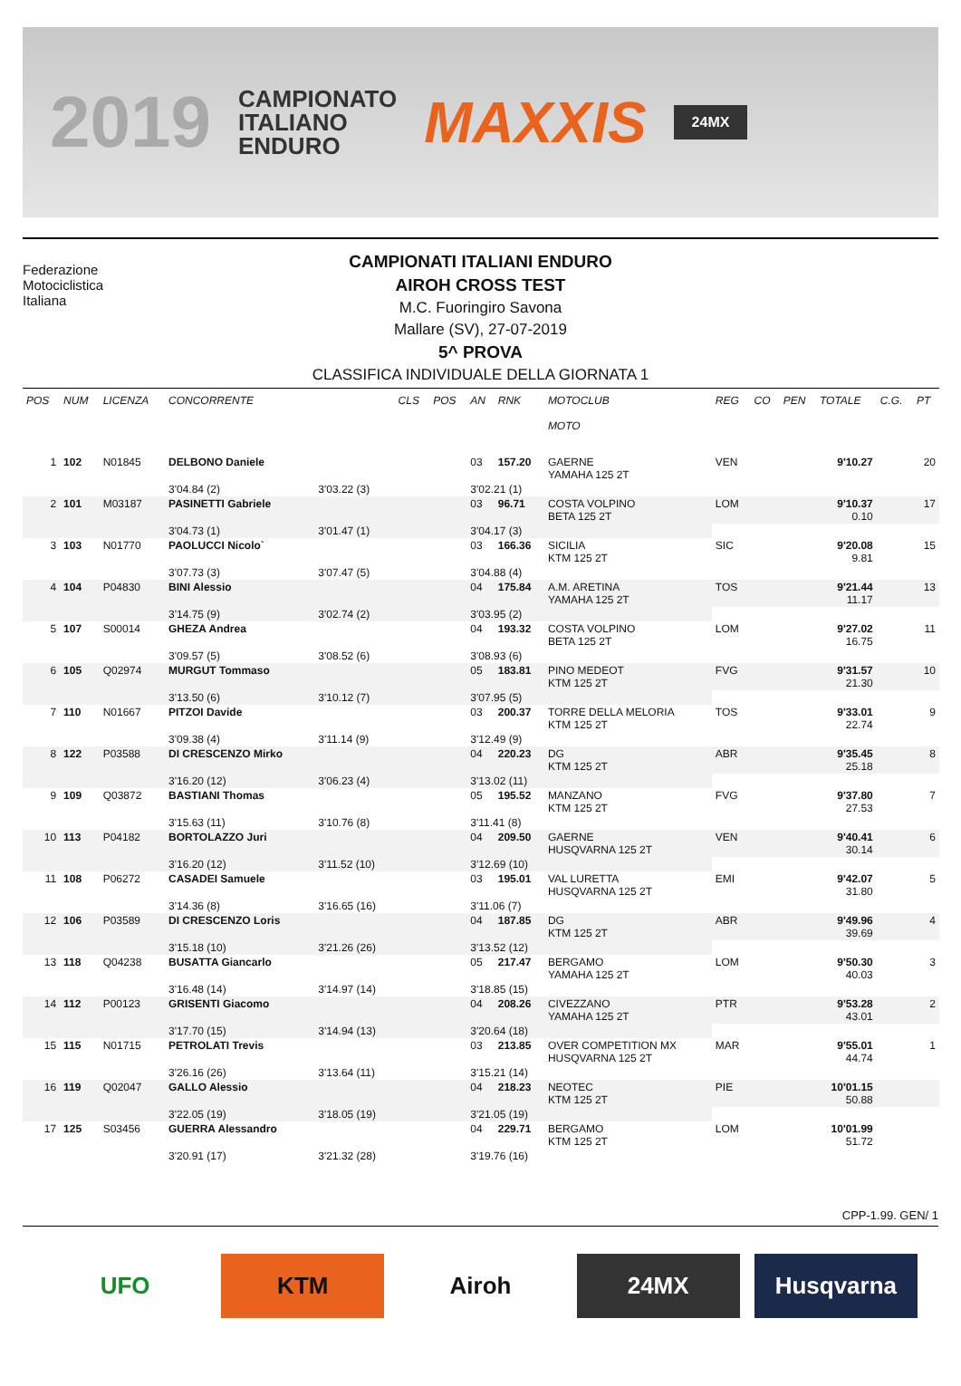2019 CAMPIONATO
ITALIANO
ENDURO MAXXIS 24MX
Federazione
Motociclistica
Italiana
CAMPIONATI ITALIANI ENDURO
AIROH CROSS TEST
M.C. Fuoringiro Savona
Mallare (SV), 27-07-2019
5^ PROVA
CLASSIFICA INDIVIDUALE DELLA GIORNATA 1
| POS | NUM | LICENZA | CONCORRENTE | | CLS | POS | AN | RNK | MOTOCLUB MOTO | REG | CO | PEN | TOTALE | C.G. | PT |
| --- | --- | --- | --- | --- | --- | --- | --- | --- | --- | --- | --- | --- | --- | --- | --- |
| 1 | 102 | N01845 | DELBONO Daniele | | | | 03 | 157.20 | GAERNE YAMAHA 125 2T | VEN | | | 9'10.27 | | 20 |
| | | | 3'04.84 (2) | 3'03.22 (3) | | | 3'02.21 (1) | | | | | | | | |
| 2 | 101 | M03187 | PASINETTI Gabriele | | | | 03 | 96.71 | COSTA VOLPINO BETA 125 2T | LOM | | | 9'10.37 0.10 | | 17 |
| | | | 3'04.73 (1) | 3'01.47 (1) | | | 3'04.17 (3) | | | | | | | | |
| 3 | 103 | N01770 | PAOLUCCI Nicolo` | | | | 03 | 166.36 | SICILIA KTM 125 2T | SIC | | | 9'20.08 9.81 | | 15 |
| | | | 3'07.73 (3) | 3'07.47 (5) | | | 3'04.88 (4) | | | | | | | | |
| 4 | 104 | P04830 | BINI Alessio | | | | 04 | 175.84 | A.M. ARETINA YAMAHA 125 2T | TOS | | | 9'21.44 11.17 | | 13 |
| | | | 3'14.75 (9) | 3'02.74 (2) | | | 3'03.95 (2) | | | | | | | | |
| 5 | 107 | S00014 | GHEZA Andrea | | | | 04 | 193.32 | COSTA VOLPINO BETA 125 2T | LOM | | | 9'27.02 16.75 | | 11 |
| | | | 3'09.57 (5) | 3'08.52 (6) | | | 3'08.93 (6) | | | | | | | | |
| 6 | 105 | Q02974 | MURGUT Tommaso | | | | 05 | 183.81 | PINO MEDEOT KTM 125 2T | FVG | | | 9'31.57 21.30 | | 10 |
| | | | 3'13.50 (6) | 3'10.12 (7) | | | 3'07.95 (5) | | | | | | | | |
| 7 | 110 | N01667 | PITZOI Davide | | | | 03 | 200.37 | TORRE DELLA MELORIA KTM 125 2T | TOS | | | 9'33.01 22.74 | | 9 |
| | | | 3'09.38 (4) | 3'11.14 (9) | | | 3'12.49 (9) | | | | | | | | |
| 8 | 122 | P03588 | DI CRESCENZO Mirko | | | | 04 | 220.23 | DG KTM 125 2T | ABR | | | 9'35.45 25.18 | | 8 |
| | | | 3'16.20 (12) | 3'06.23 (4) | | | 3'13.02 (11) | | | | | | | | |
| 9 | 109 | Q03872 | BASTIANI Thomas | | | | 05 | 195.52 | MANZANO KTM 125 2T | FVG | | | 9'37.80 27.53 | | 7 |
| | | | 3'15.63 (11) | 3'10.76 (8) | | | 3'11.41 (8) | | | | | | | | |
| 10 | 113 | P04182 | BORTOLAZZO Juri | | | | 04 | 209.50 | GAERNE HUSQVARNA 125 2T | VEN | | | 9'40.41 30.14 | | 6 |
| | | | 3'16.20 (12) | 3'11.52 (10) | | | 3'12.69 (10) | | | | | | | | |
| 11 | 108 | P06272 | CASADEI Samuele | | | | 03 | 195.01 | VAL LURETTA HUSQVARNA 125 2T | EMI | | | 9'42.07 31.80 | | 5 |
| | | | 3'14.36 (8) | 3'16.65 (16) | | | 3'11.06 (7) | | | | | | | | |
| 12 | 106 | P03589 | DI CRESCENZO Loris | | | | 04 | 187.85 | DG KTM 125 2T | ABR | | | 9'49.96 39.69 | | 4 |
| | | | 3'15.18 (10) | 3'21.26 (26) | | | 3'13.52 (12) | | | | | | | | |
| 13 | 118 | Q04238 | BUSATTA Giancarlo | | | | 05 | 217.47 | BERGAMO YAMAHA 125 2T | LOM | | | 9'50.30 40.03 | | 3 |
| | | | 3'16.48 (14) | 3'14.97 (14) | | | 3'18.85 (15) | | | | | | | | |
| 14 | 112 | P00123 | GRISENTI Giacomo | | | | 04 | 208.26 | CIVEZZANO YAMAHA 125 2T | PTR | | | 9'53.28 43.01 | | 2 |
| | | | 3'17.70 (15) | 3'14.94 (13) | | | 3'20.64 (18) | | | | | | | | |
| 15 | 115 | N01715 | PETROLATI Trevis | | | | 03 | 213.85 | OVER COMPETITION MX HUSQVARNA 125 2T | MAR | | | 9'55.01 44.74 | | 1 |
| | | | 3'26.16 (26) | 3'13.64 (11) | | | 3'15.21 (14) | | | | | | | | |
| 16 | 119 | Q02047 | GALLO Alessio | | | | 04 | 218.23 | NEOTEC KTM 125 2T | PIE | | | 10'01.15 50.88 | | |
| | | | 3'22.05 (19) | 3'18.05 (19) | | | 3'21.05 (19) | | | | | | | | |
| 17 | 125 | S03456 | GUERRA Alessandro | | | | 04 | 229.71 | BERGAMO KTM 125 2T | LOM | | | 10'01.99 51.72 | | |
| | | | 3'20.91 (17) | 3'21.32 (28) | | | 3'19.76 (16) | | | | | | | | |
CPP-1.99. GEN/ 1
UFO KTM Airoh 24MX Husqvarna